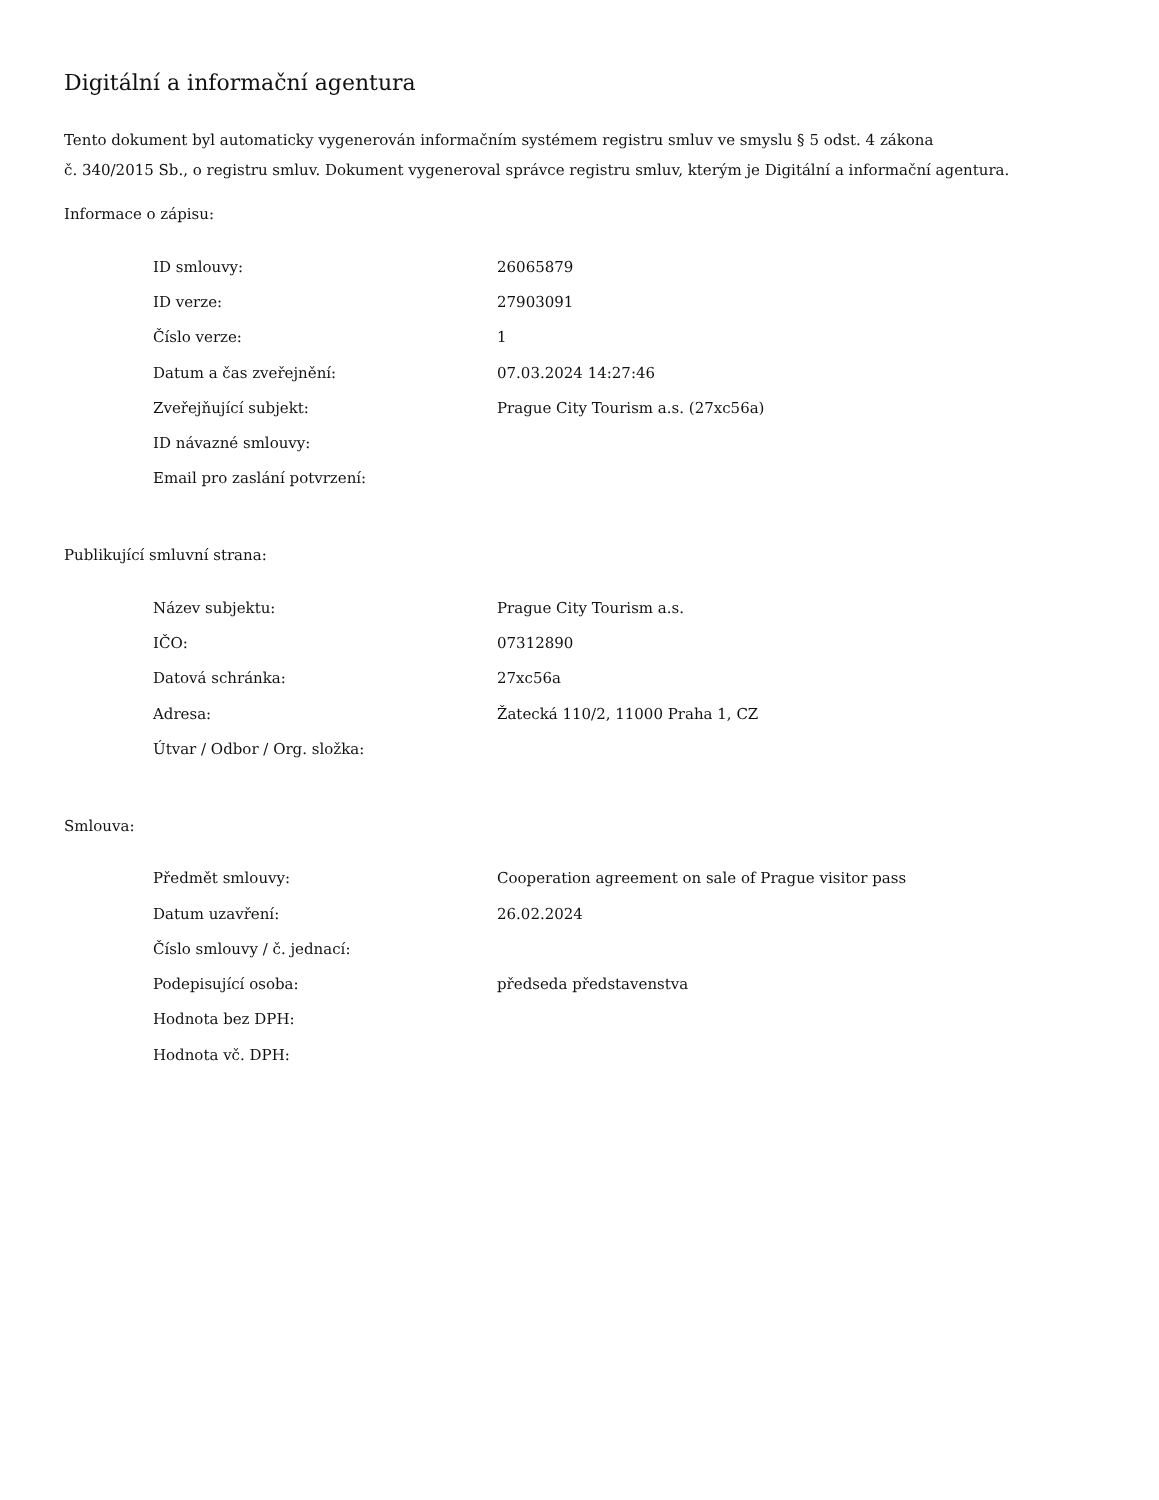Digitální a informační agentura
Tento dokument byl automaticky vygenerován informačním systémem registru smluv ve smyslu § 5 odst. 4 zákona
č. 340/2015 Sb., o registru smluv. Dokument vygeneroval správce registru smluv, kterým je Digitální a informační agentura.
Informace o zápisu:
| ID smlouvy: | 26065879 |
| ID verze: | 27903091 |
| Číslo verze: | 1 |
| Datum a čas zveřejnění: | 07.03.2024 14:27:46 |
| Zveřejňující subjekt: | Prague City Tourism a.s. (27xc56a) |
| ID návazné smlouvy: | |
| Email pro zaslání potvrzení: | |
Publikující smluvní strana:
| Název subjektu: | Prague City Tourism a.s. |
| IČO: | 07312890 |
| Datová schránka: | 27xc56a |
| Adresa: | Žatecká 110/2, 11000 Praha 1, CZ |
| Útvar / Odbor / Org. složka: | |
Smlouva:
| Předmět smlouvy: | Cooperation agreement on sale of Prague visitor pass |
| Datum uzavření: | 26.02.2024 |
| Číslo smlouvy / č. jednací: | |
| Podepisující osoba: | předseda představenstva |
| Hodnota bez DPH: | |
| Hodnota vč. DPH: | |